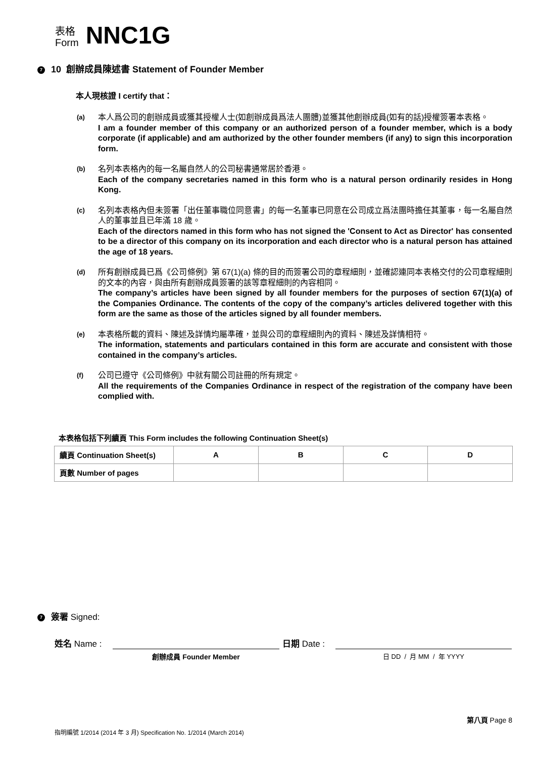表格
Form
NNC1G
7 10 創辦成員陳述書 Statement of Founder Member
本人現核證 I certify that：
(a)
本人爲公司的創辦成員或獲其授權人士(如創辦成員爲法人團體)並獲其他創辦成員(如有的話)授權簽署本表格。
I am a founder member of this company or an authorized person of a founder member, which is a body corporate (if applicable) and am authorized by the other founder members (if any) to sign this incorporation form.
(b)
名列本表格內的每一名屬自然人的公司秘書通常居於香港。
Each of the company secretaries named in this form who is a natural person ordinarily resides in Hong Kong.
(c)
名列本表格內但未簽署「出任董事職位同意書」的每一名董事已同意在公司成立爲法團時擔任其董事，每一名屬自然人的董事並且已年滿 18 歲。
Each of the directors named in this form who has not signed the 'Consent to Act as Director' has consented to be a director of this company on its incorporation and each director who is a natural person has attained the age of 18 years.
(d)
所有創辦成員已爲《公司條例》第 67(1)(a) 條的目的而簽署公司的章程細則，並確認連同本表格交付的公司章程細則的文本的內容，與由所有創辦成員簽署的該等章程細則的內容相同。
The company’s articles have been signed by all founder members for the purposes of section 67(1)(a) of the Companies Ordinance. The contents of the copy of the company’s articles delivered together with this form are the same as those of the articles signed by all founder members.
(e)
本表格所載的資料、陳述及詳情均屬準確，並與公司的章程細則內的資料、陳述及詳情相符。
The information, statements and particulars contained in this form are accurate and consistent with those contained in the company’s articles.
(f)
公司已遵守《公司條例》中就有關公司註冊的所有規定。
All the requirements of the Companies Ordinance in respect of the registration of the company have been complied with.
本表格包括下列續頁 This Form includes the following Continuation Sheet(s)
| 續頁 Continuation Sheet(s) | A | B | C | D |
| 頁數 Number of pages | | | | |
7 簽署 Signed:
姓名 Name :
創辦成員 Founder Member
日期 Date :
日 DD / 月 MM / 年 YYYY
第八頁 Page 8
指明編號 1/2014 (2014 年 3 月) Specification No. 1/2014 (March 2014)